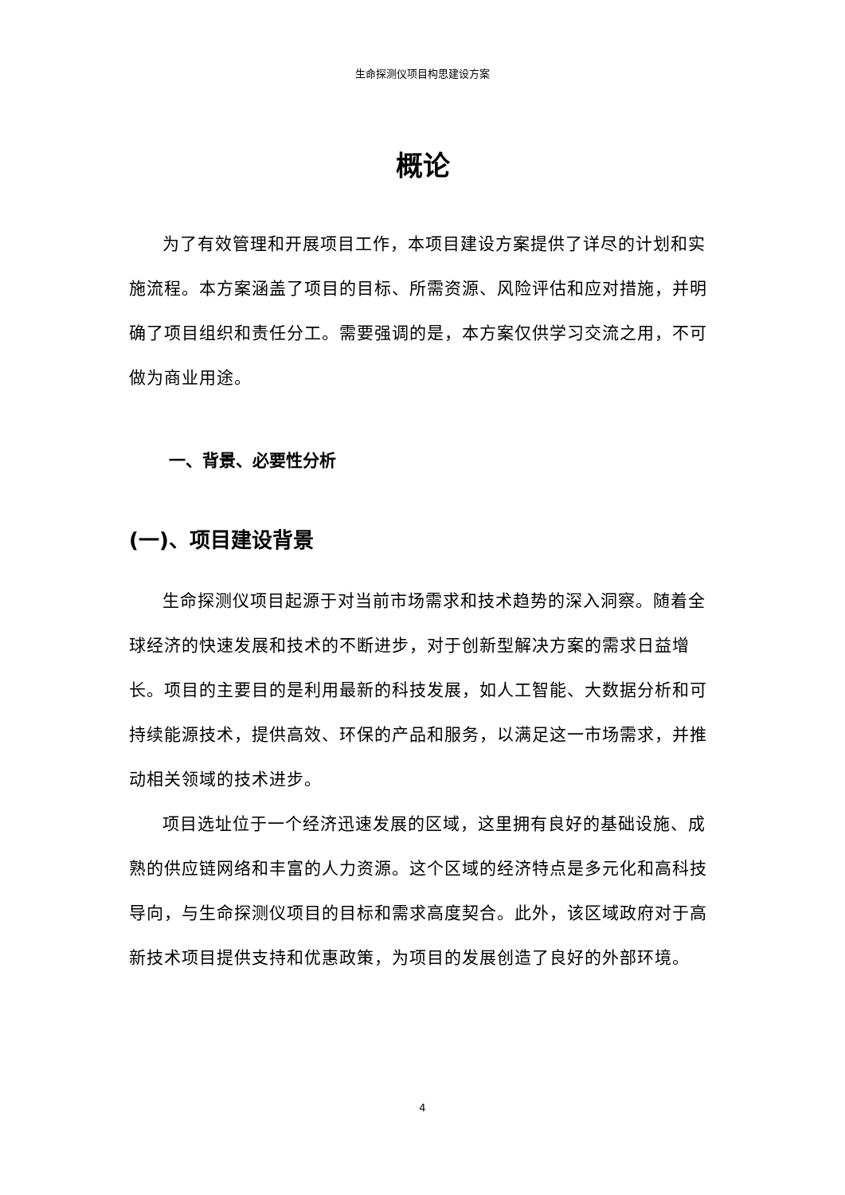生命探测仪项目构思建设方案
概论
为了有效管理和开展项目工作，本项目建设方案提供了详尽的计划和实施流程。本方案涵盖了项目的目标、所需资源、风险评估和应对措施，并明确了项目组织和责任分工。需要强调的是，本方案仅供学习交流之用，不可做为商业用途。
一、背景、必要性分析
(一)、项目建设背景
生命探测仪项目起源于对当前市场需求和技术趋势的深入洞察。随着全球经济的快速发展和技术的不断进步，对于创新型解决方案的需求日益增长。项目的主要目的是利用最新的科技发展，如人工智能、大数据分析和可持续能源技术，提供高效、环保的产品和服务，以满足这一市场需求，并推动相关领域的技术进步。
项目选址位于一个经济迅速发展的区域，这里拥有良好的基础设施、成熟的供应链网络和丰富的人力资源。这个区域的经济特点是多元化和高科技导向，与生命探测仪项目的目标和需求高度契合。此外，该区域政府对于高新技术项目提供支持和优惠政策，为项目的发展创造了良好的外部环境。
4